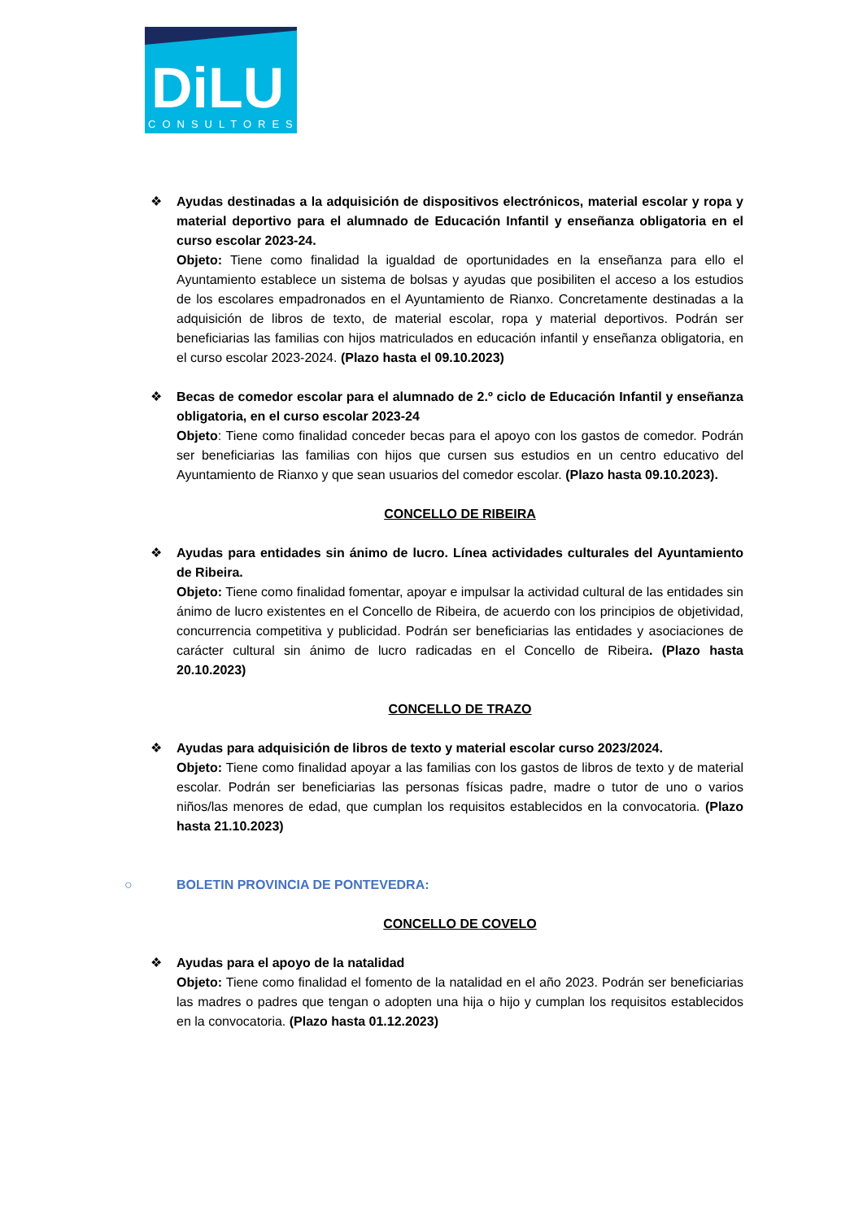DiLU
CONSULTORES
❖ Ayudas destinadas a la adquisición de dispositivos electrónicos, material escolar y ropa y material deportivo para el alumnado de Educación Infantil y enseñanza obligatoria en el curso escolar 2023-24.
Objeto: Tiene como finalidad la igualdad de oportunidades en la enseñanza para ello el Ayuntamiento establece un sistema de bolsas y ayudas que posibiliten el acceso a los estudios de los escolares empadronados en el Ayuntamiento de Rianxo. Concretamente destinadas a la adquisición de libros de texto, de material escolar, ropa y material deportivos. Podrán ser beneficiarias las familias con hijos matriculados en educación infantil y enseñanza obligatoria, en el curso escolar 2023-2024. (Plazo hasta el 09.10.2023)
❖ Becas de comedor escolar para el alumnado de 2.º ciclo de Educación Infantil y enseñanza obligatoria, en el curso escolar 2023-24
Objeto: Tiene como finalidad conceder becas para el apoyo con los gastos de comedor. Podrán ser beneficiarias las familias con hijos que cursen sus estudios en un centro educativo del Ayuntamiento de Rianxo y que sean usuarios del comedor escolar. (Plazo hasta 09.10.2023).
CONCELLO DE RIBEIRA
❖ Ayudas para entidades sin ánimo de lucro. Línea actividades culturales del Ayuntamiento de Ribeira.
Objeto: Tiene como finalidad fomentar, apoyar e impulsar la actividad cultural de las entidades sin ánimo de lucro existentes en el Concello de Ribeira, de acuerdo con los principios de objetividad, concurrencia competitiva y publicidad. Podrán ser beneficiarias las entidades y asociaciones de carácter cultural sin ánimo de lucro radicadas en el Concello de Ribeira. (Plazo hasta 20.10.2023)
CONCELLO DE TRAZO
❖ Ayudas para adquisición de libros de texto y material escolar curso 2023/2024.
Objeto: Tiene como finalidad apoyar a las familias con los gastos de libros de texto y de material escolar. Podrán ser beneficiarias las personas físicas padre, madre o tutor de uno o varios niños/las menores de edad, que cumplan los requisitos establecidos en la convocatoria. (Plazo hasta 21.10.2023)
○ BOLETIN PROVINCIA DE PONTEVEDRA:
CONCELLO DE COVELO
❖ Ayudas para el apoyo de la natalidad
Objeto: Tiene como finalidad el fomento de la natalidad en el año 2023. Podrán ser beneficiarias las madres o padres que tengan o adopten una hija o hijo y cumplan los requisitos establecidos en la convocatoria. (Plazo hasta 01.12.2023)